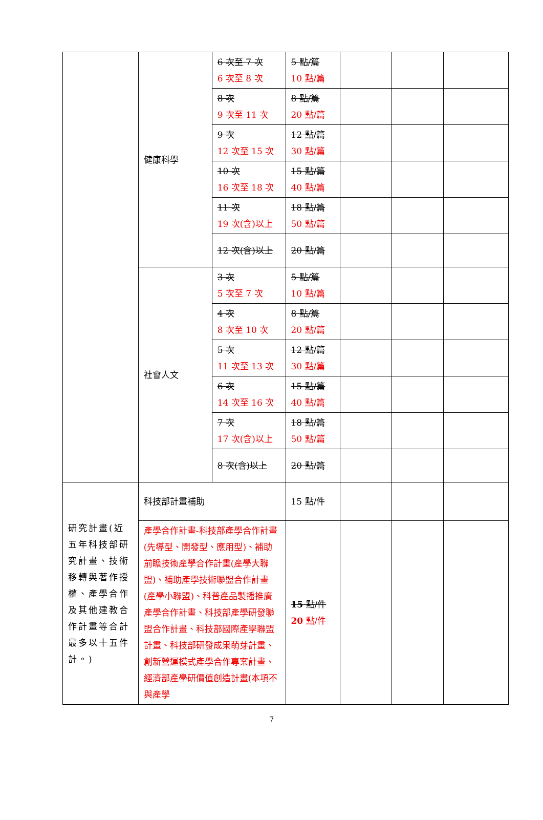| | 健康科學 | 6 次至 7 次 6 次至 8 次 | 5 點/篇 10 點/篇 | | | |
| | | 8 次 9 次至 11 次 | 8 點/篇 20 點/篇 | | | |
| | | 9 次 12 次至 15 次 | 12 點/篇 30 點/篇 | | | |
| | | 10 次 16 次至 18 次 | 15 點/篇 40 點/篇 | | | |
| | | 11 次 19 次(含)以上 | 18 點/篇 50 點/篇 | | | |
| | | 12 次(含)以上 | 20 點/篇 | | | |
| | 社會人文 | 3 次 5 次至 7 次 | 5 點/篇 10 點/篇 | | | |
| | | 4 次 8 次至 10 次 | 8 點/篇 20 點/篇 | | | |
| | | 5 次 11 次至 13 次 | 12 點/篇 30 點/篇 | | | |
| | | 6 次 14 次至 16 次 | 15 點/篇 40 點/篇 | | | |
| | | 7 次 17 次(含)以上 | 18 點/篇 50 點/篇 | | | |
| | | 8 次(含)以上 | 20 點/篇 | | | |
| 研究計畫(近五年科技部研究計畫、技術移轉與著作授權、產學合作及其他建教合作計畫等合計最多以十五件計。) | 科技部計畫補助 | | 15 點/件 | | | |
| | 產學合作計畫-科技部產學合作計畫(先導型、開發型、應用型)、補助前瞻技術產學合作計畫(產學大聯盟)、補助產學技術聯盟合作計畫(產學小聯盟)、科普產品製播推廣產學合作計畫、科技部產學研發聯盟合作計畫、科技部國際產學聯盟計畫、科技部研發成果萌芽計畫、創新營運模式產學合作專案計畫、經濟部產學研價值創造計畫(本項不與產學 | | 15 點/件 20 點/件 | | | |
7